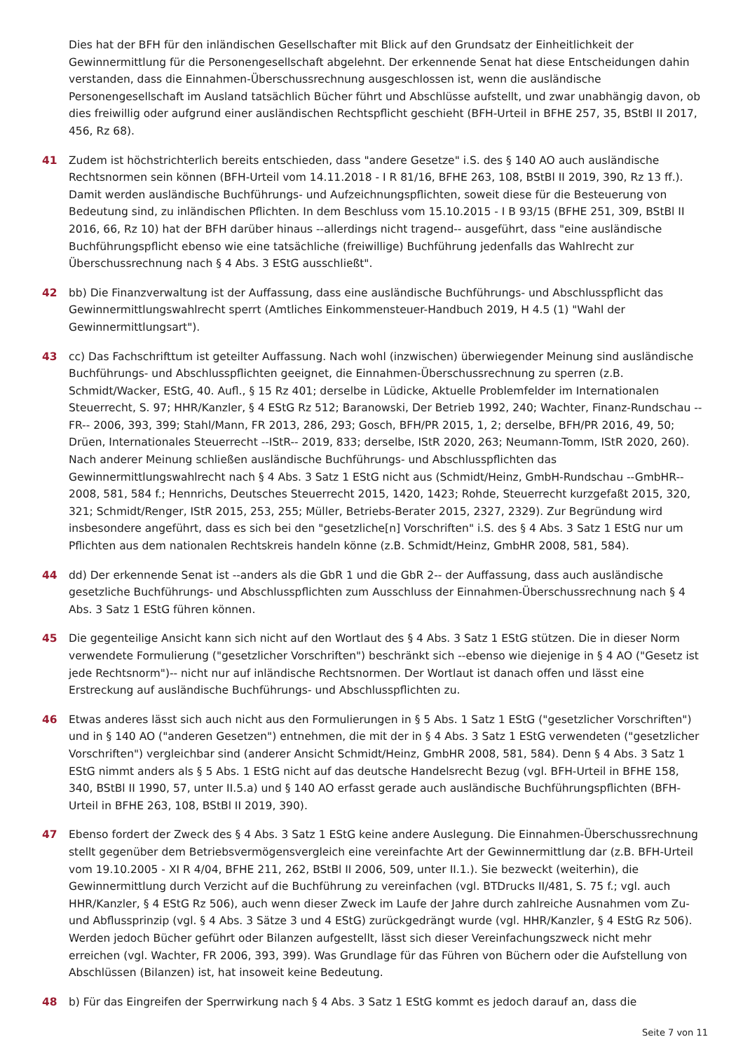Dies hat der BFH für den inländischen Gesellschafter mit Blick auf den Grundsatz der Einheitlichkeit der Gewinnermittlung für die Personengesellschaft abgelehnt. Der erkennende Senat hat diese Entscheidungen dahin verstanden, dass die Einnahmen-Überschussrechnung ausgeschlossen ist, wenn die ausländische Personengesellschaft im Ausland tatsächlich Bücher führt und Abschlüsse aufstellt, und zwar unabhängig davon, ob dies freiwillig oder aufgrund einer ausländischen Rechtspflicht geschieht (BFH-Urteil in BFHE 257, 35, BStBl II 2017, 456, Rz 68).
41 Zudem ist höchstrichterlich bereits entschieden, dass "andere Gesetze" i.S. des § 140 AO auch ausländische Rechtsnormen sein können (BFH-Urteil vom 14.11.2018 - I R 81/16, BFHE 263, 108, BStBl II 2019, 390, Rz 13 ff.). Damit werden ausländische Buchführungs- und Aufzeichnungspflichten, soweit diese für die Besteuerung von Bedeutung sind, zu inländischen Pflichten. In dem Beschluss vom 15.10.2015 - I B 93/15 (BFHE 251, 309, BStBl II 2016, 66, Rz 10) hat der BFH darüber hinaus --allerdings nicht tragend-- ausgeführt, dass "eine ausländische Buchführungspflicht ebenso wie eine tatsächliche (freiwillige) Buchführung jedenfalls das Wahlrecht zur Überschussrechnung nach § 4 Abs. 3 EStG ausschließt".
42 bb) Die Finanzverwaltung ist der Auffassung, dass eine ausländische Buchführungs- und Abschlusspflicht das Gewinnermittlungswahlrecht sperrt (Amtliches Einkommensteuer-Handbuch 2019, H 4.5 (1) "Wahl der Gewinnermittlungsart").
43 cc) Das Fachschrifttum ist geteilter Auffassung. Nach wohl (inzwischen) überwiegender Meinung sind ausländische Buchführungs- und Abschlusspflichten geeignet, die Einnahmen-Überschussrechnung zu sperren (z.B. Schmidt/Wacker, EStG, 40. Aufl., § 15 Rz 401; derselbe in Lüdicke, Aktuelle Problemfelder im Internationalen Steuerrecht, S. 97; HHR/Kanzler, § 4 EStG Rz 512; Baranowski, Der Betrieb 1992, 240; Wachter, Finanz-Rundschau --FR-- 2006, 393, 399; Stahl/Mann, FR 2013, 286, 293; Gosch, BFH/PR 2015, 1, 2; derselbe, BFH/PR 2016, 49, 50; Drüen, Internationales Steuerrecht --IStR-- 2019, 833; derselbe, IStR 2020, 263; Neumann-Tomm, IStR 2020, 260). Nach anderer Meinung schließen ausländische Buchführungs- und Abschlusspflichten das Gewinnermittlungswahlrecht nach § 4 Abs. 3 Satz 1 EStG nicht aus (Schmidt/Heinz, GmbH-Rundschau --GmbHR-- 2008, 581, 584 f.; Hennrichs, Deutsches Steuerrecht 2015, 1420, 1423; Rohde, Steuerrecht kurzgefaßt 2015, 320, 321; Schmidt/Renger, IStR 2015, 253, 255; Müller, Betriebs-Berater 2015, 2327, 2329). Zur Begründung wird insbesondere angeführt, dass es sich bei den "gesetzliche[n] Vorschriften" i.S. des § 4 Abs. 3 Satz 1 EStG nur um Pflichten aus dem nationalen Rechtskreis handeln könne (z.B. Schmidt/Heinz, GmbHR 2008, 581, 584).
44 dd) Der erkennende Senat ist --anders als die GbR 1 und die GbR 2-- der Auffassung, dass auch ausländische gesetzliche Buchführungs- und Abschlusspflichten zum Ausschluss der Einnahmen-Überschussrechnung nach § 4 Abs. 3 Satz 1 EStG führen können.
45 Die gegenteilige Ansicht kann sich nicht auf den Wortlaut des § 4 Abs. 3 Satz 1 EStG stützen. Die in dieser Norm verwendete Formulierung ("gesetzlicher Vorschriften") beschränkt sich --ebenso wie diejenige in § 4 AO ("Gesetz ist jede Rechtsnorm")-- nicht nur auf inländische Rechtsnormen. Der Wortlaut ist danach offen und lässt eine Erstreckung auf ausländische Buchführungs- und Abschlusspflichten zu.
46 Etwas anderes lässt sich auch nicht aus den Formulierungen in § 5 Abs. 1 Satz 1 EStG ("gesetzlicher Vorschriften") und in § 140 AO ("anderen Gesetzen") entnehmen, die mit der in § 4 Abs. 3 Satz 1 EStG verwendeten ("gesetzlicher Vorschriften") vergleichbar sind (anderer Ansicht Schmidt/Heinz, GmbHR 2008, 581, 584). Denn § 4 Abs. 3 Satz 1 EStG nimmt anders als § 5 Abs. 1 EStG nicht auf das deutsche Handelsrecht Bezug (vgl. BFH-Urteil in BFHE 158, 340, BStBl II 1990, 57, unter II.5.a) und § 140 AO erfasst gerade auch ausländische Buchführungspflichten (BFH-Urteil in BFHE 263, 108, BStBl II 2019, 390).
47 Ebenso fordert der Zweck des § 4 Abs. 3 Satz 1 EStG keine andere Auslegung. Die Einnahmen-Überschussrechnung stellt gegenüber dem Betriebsvermögensvergleich eine vereinfachte Art der Gewinnermittlung dar (z.B. BFH-Urteil vom 19.10.2005 - XI R 4/04, BFHE 211, 262, BStBl II 2006, 509, unter II.1.). Sie bezweckt (weiterhin), die Gewinnermittlung durch Verzicht auf die Buchführung zu vereinfachen (vgl. BTDrucks II/481, S. 75 f.; vgl. auch HHR/Kanzler, § 4 EStG Rz 506), auch wenn dieser Zweck im Laufe der Jahre durch zahlreiche Ausnahmen vom Zu- und Abflussprinzip (vgl. § 4 Abs. 3 Sätze 3 und 4 EStG) zurückgedrängt wurde (vgl. HHR/Kanzler, § 4 EStG Rz 506). Werden jedoch Bücher geführt oder Bilanzen aufgestellt, lässt sich dieser Vereinfachungszweck nicht mehr erreichen (vgl. Wachter, FR 2006, 393, 399). Was Grundlage für das Führen von Büchern oder die Aufstellung von Abschlüssen (Bilanzen) ist, hat insoweit keine Bedeutung.
48 b) Für das Eingreifen der Sperrwirkung nach § 4 Abs. 3 Satz 1 EStG kommt es jedoch darauf an, dass die
Seite 7 von 11